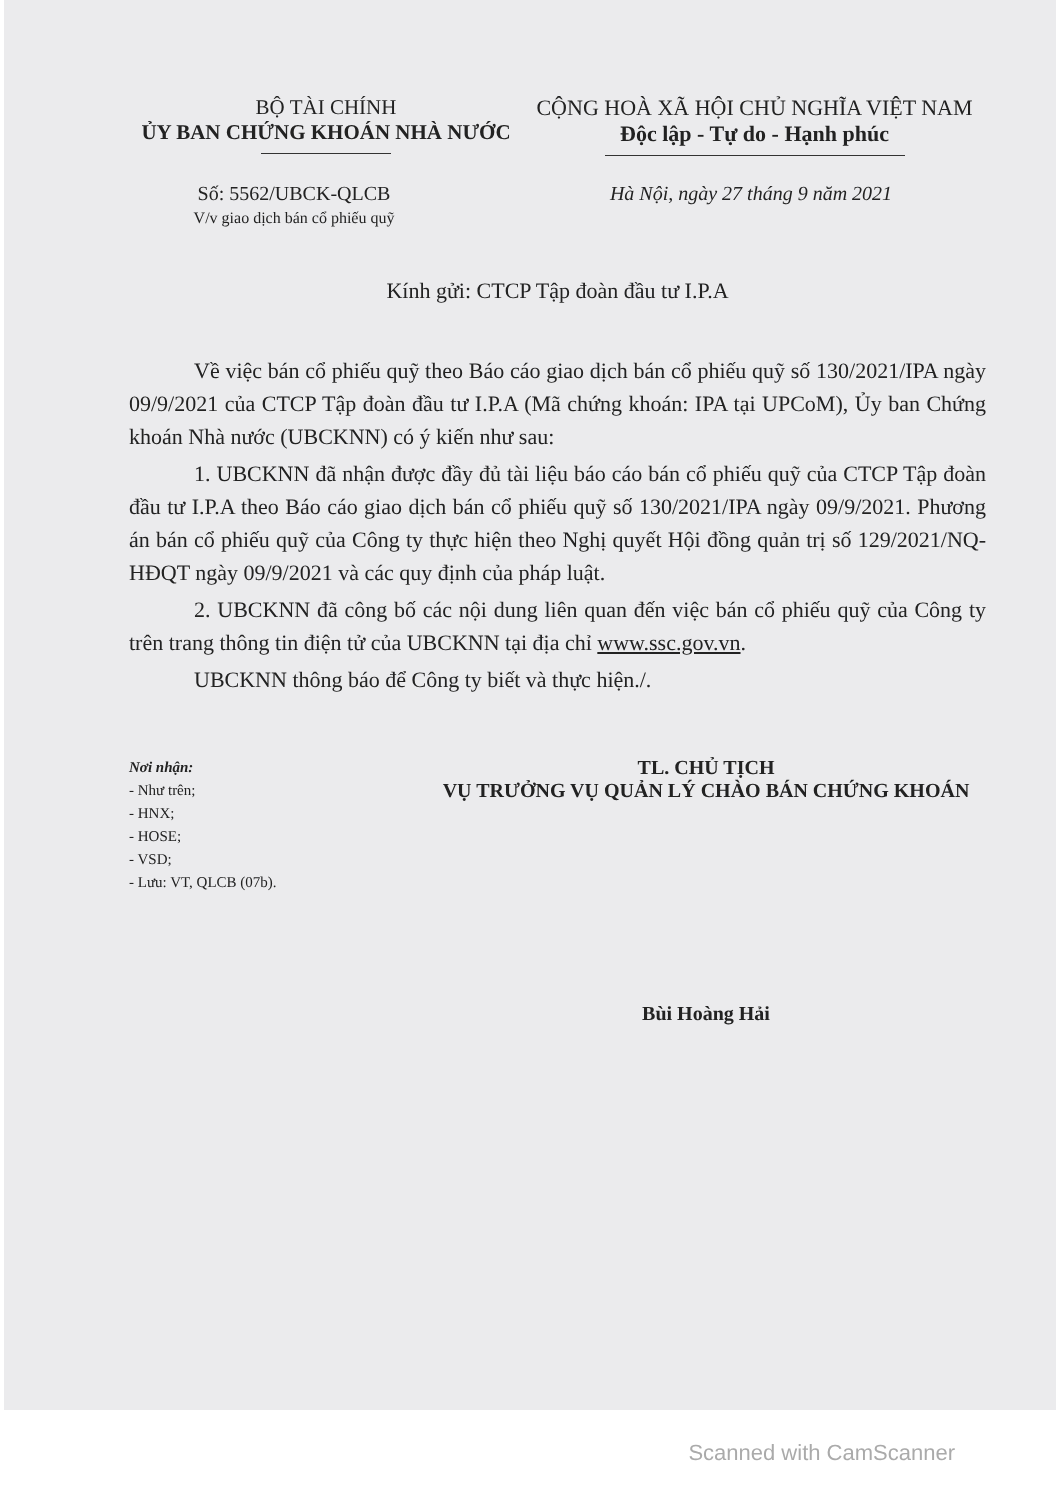BỘ TÀI CHÍNH
ỦY BAN CHỨNG KHOÁN NHÀ NƯỚC
CỘNG HOÀ XÃ HỘI CHỦ NGHĨA VIỆT NAM
Độc lập - Tự do - Hạnh phúc
Số: 5562/UBCK-QLCB
V/v giao dịch bán cổ phiếu quỹ
Hà Nội, ngày 27 tháng 9 năm 2021
Kính gửi: CTCP Tập đoàn đầu tư I.P.A
Về việc bán cổ phiếu quỹ theo Báo cáo giao dịch bán cổ phiếu quỹ số 130/2021/IPA ngày 09/9/2021 của CTCP Tập đoàn đầu tư I.P.A (Mã chứng khoán: IPA tại UPCoM), Ủy ban Chứng khoán Nhà nước (UBCKNN) có ý kiến như sau:
1. UBCKNN đã nhận được đầy đủ tài liệu báo cáo bán cổ phiếu quỹ của CTCP Tập đoàn đầu tư I.P.A theo Báo cáo giao dịch bán cổ phiếu quỹ số 130/2021/IPA ngày 09/9/2021. Phương án bán cổ phiếu quỹ của Công ty thực hiện theo Nghị quyết Hội đồng quản trị số 129/2021/NQ-HĐQT ngày 09/9/2021 và các quy định của pháp luật.
2. UBCKNN đã công bố các nội dung liên quan đến việc bán cổ phiếu quỹ của Công ty trên trang thông tin điện tử của UBCKNN tại địa chỉ www.ssc.gov.vn.
UBCKNN thông báo để Công ty biết và thực hiện./.
Nơi nhận:
- Như trên;
- HNX;
- HOSE;
- VSD;
- Lưu: VT, QLCB (07b).
TL. CHỦ TỊCH
VỤ TRƯỞNG VỤ QUẢN LÝ CHÀO BÁN CHỨNG KHOÁN
Bùi Hoàng Hải
Scanned with CamScanner